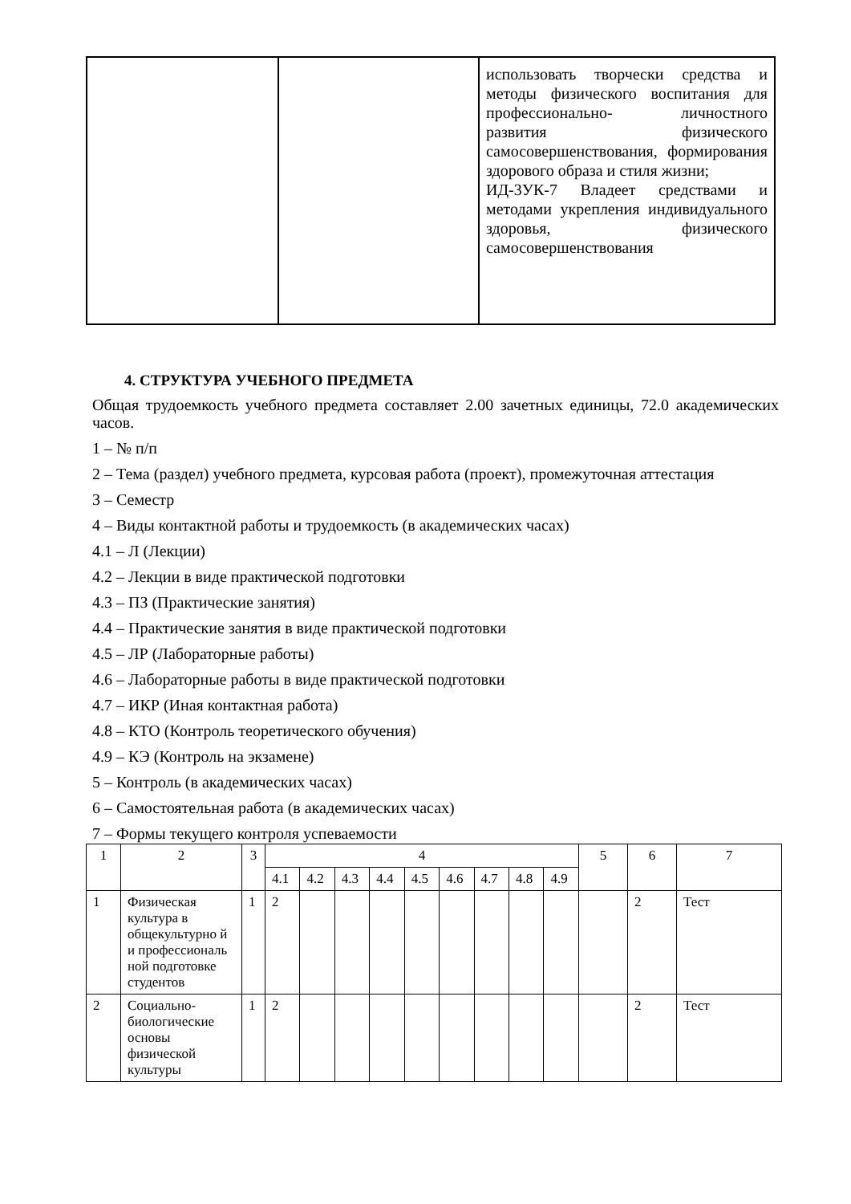| | | использовать творчески средства и методы физического воспитания для профессионально- личностного развития физического самосовершенствования, формирования здорового образа и стиля жизни; ИД-3УК-7 Владеет средствами и методами укрепления индивидуального здоровья, физического самосовершенствования |
4. СТРУКТУРА УЧЕБНОГО ПРЕДМЕТА
Общая трудоемкость учебного предмета составляет 2.00 зачетных единицы, 72.0 академических часов.
1 – № п/п
2 – Тема (раздел) учебного предмета, курсовая работа (проект), промежуточная аттестация
3 – Семестр
4 – Виды контактной работы и трудоемкость (в академических часах)
4.1 – Л (Лекции)
4.2 – Лекции в виде практической подготовки
4.3 – ПЗ (Практические занятия)
4.4 – Практические занятия в виде практической подготовки
4.5 – ЛР (Лабораторные работы)
4.6 – Лабораторные работы в виде практической подготовки
4.7 – ИКР (Иная контактная работа)
4.8 – КТО (Контроль теоретического обучения)
4.9 – КЭ (Контроль на экзамене)
5 – Контроль (в академических часах)
6 – Самостоятельная работа (в академических часах)
7 – Формы текущего контроля успеваемости
| 1 | 2 | 3 | 4 | | | | | | | | | 5 | 6 | 7 |
| | | | 4.1 | 4.2 | 4.3 | 4.4 | 4.5 | 4.6 | 4.7 | 4.8 | 4.9 | | | |
| 1 | Физическая культура в общекультурно й и профессиональ ной подготовке студентов | 1 | 2 | | | | | | | | | | 2 | Тест |
| 2 | Социально-биологические основы физической культуры | 1 | 2 | | | | | | | | | | 2 | Тест |